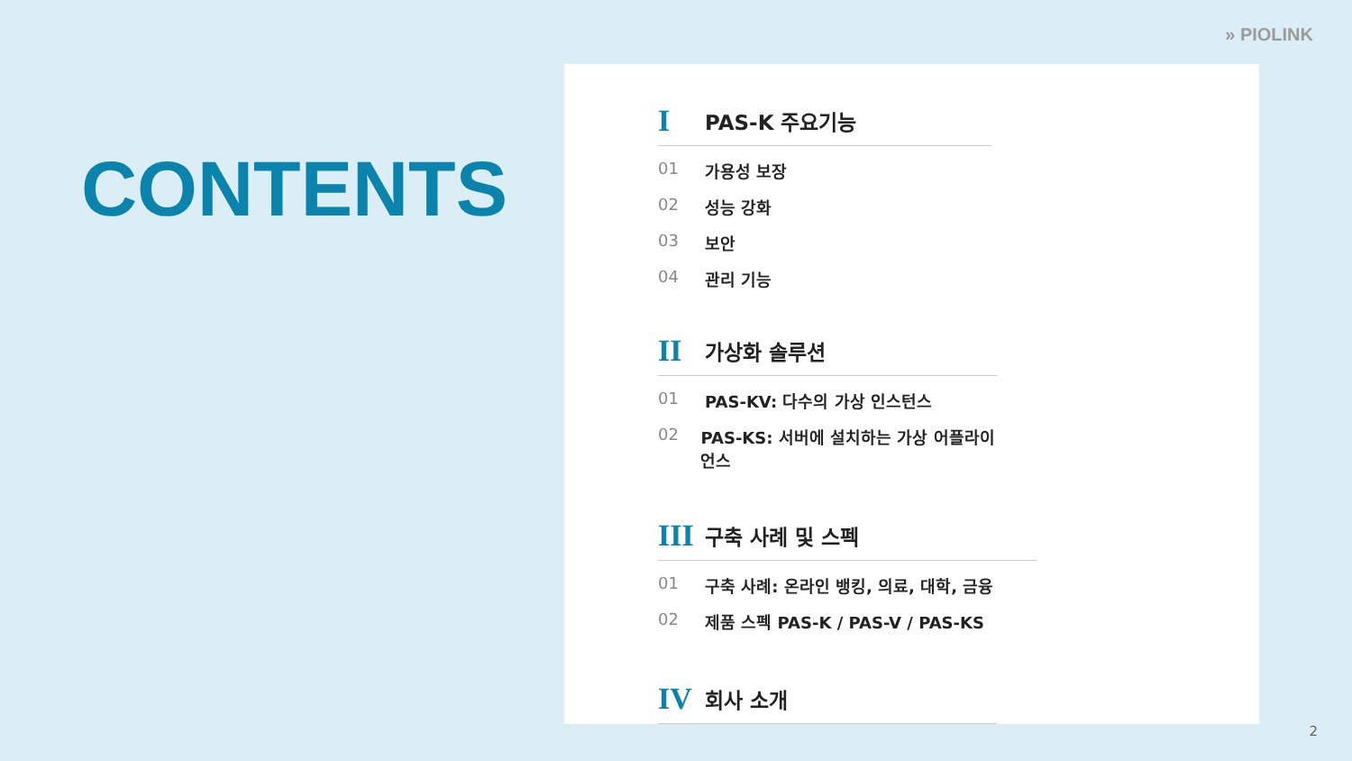» PIOLINK
CONTENTS
I PAS-K 주요기능
01 가용성 보장
02 성능 강화
03 보안
04 관리 기능
II 가상화 솔루션
01 PAS-KV: 다수의 가상 인스턴스
02 PAS-KS: 서버에 설치하는 가상 어플라이언스
III 구축 사례 및 스펙
01 구축 사례: 온라인 뱅킹, 의료, 대학, 금융
02 제품 스펙 PAS-K / PAS-V / PAS-KS
IV 회사 소개
2